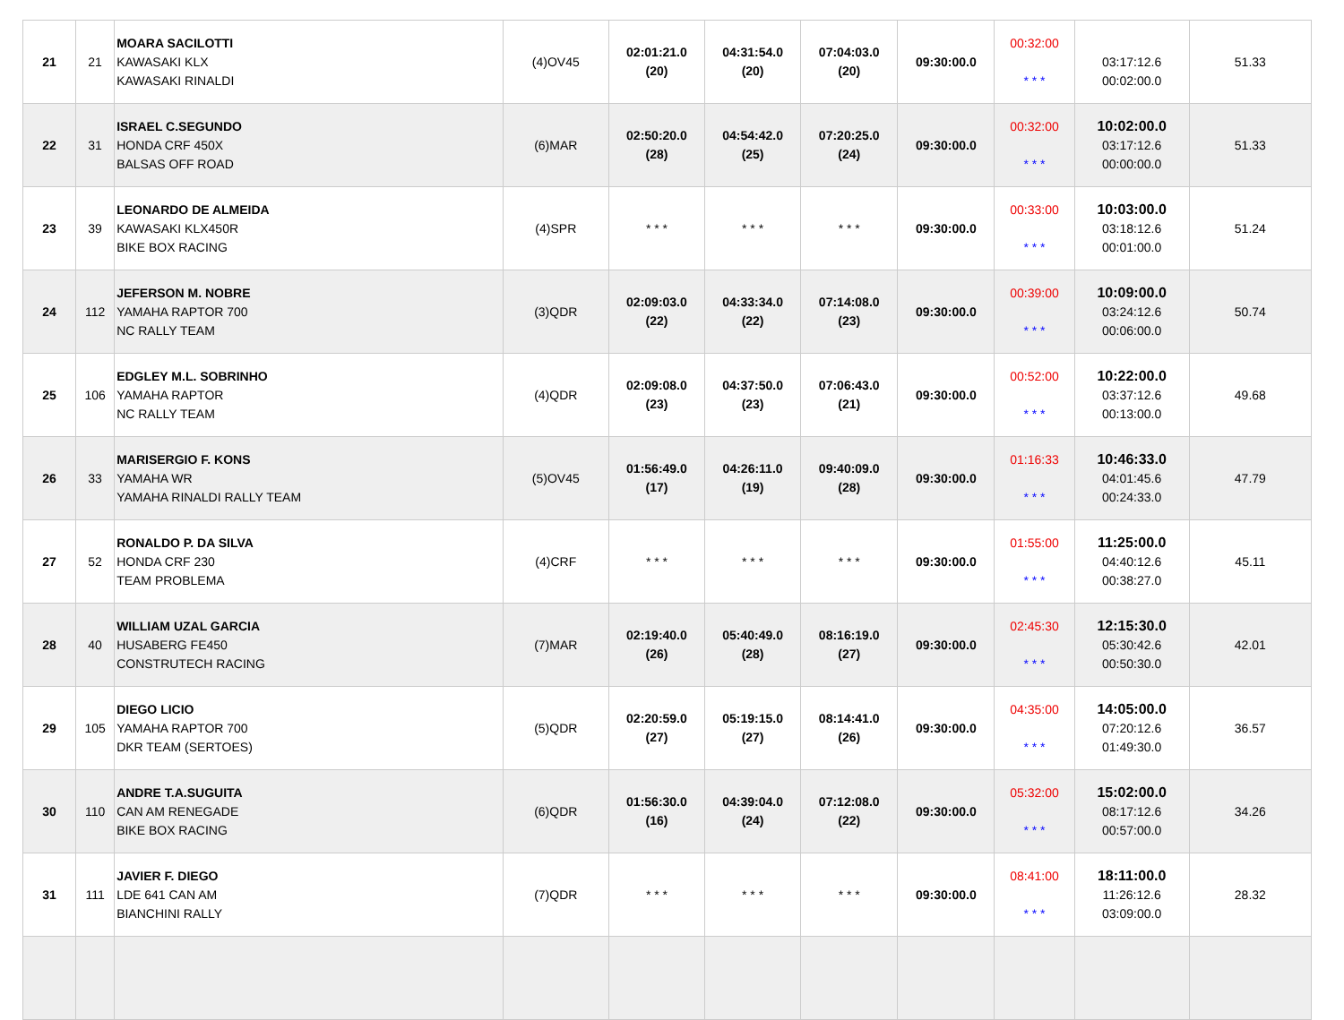| 21 | 21 | MOARA SACILOTTI KAWASAKI KLX KAWASAKI RINALDI | (4)OV45 | 02:01:21.0 (20) | 04:31:54.0 (20) | 07:04:03.0 (20) | 09:30:00.0 | 00:32:00 * * * | 03:17:12.6 00:02:00.0 | 51.33 |
| 22 | 31 | ISRAEL C.SEGUNDO HONDA CRF 450X BALSAS OFF ROAD | (6)MAR | 02:50:20.0 (28) | 04:54:42.0 (25) | 07:20:25.0 (24) | 09:30:00.0 | 00:32:00 * * * | 10:02:00.0 03:17:12.6 00:00:00.0 | 51.33 |
| 23 | 39 | LEONARDO DE ALMEIDA KAWASAKI KLX450R BIKE BOX RACING | (4)SPR | * * * | * * * | * * * | 09:30:00.0 | 00:33:00 * * * | 10:03:00.0 03:18:12.6 00:01:00.0 | 51.24 |
| 24 | 112 | JEFERSON M. NOBRE YAMAHA RAPTOR 700 NC RALLY TEAM | (3)QDR | 02:09:03.0 (22) | 04:33:34.0 (22) | 07:14:08.0 (23) | 09:30:00.0 | 00:39:00 * * * | 10:09:00.0 03:24:12.6 00:06:00.0 | 50.74 |
| 25 | 106 | EDGLEY M.L. SOBRINHO YAMAHA RAPTOR NC RALLY TEAM | (4)QDR | 02:09:08.0 (23) | 04:37:50.0 (23) | 07:06:43.0 (21) | 09:30:00.0 | 00:52:00 * * * | 10:22:00.0 03:37:12.6 00:13:00.0 | 49.68 |
| 26 | 33 | MARISERGIO F. KONS YAMAHA WR YAMAHA RINALDI RALLY TEAM | (5)OV45 | 01:56:49.0 (17) | 04:26:11.0 (19) | 09:40:09.0 (28) | 09:30:00.0 | 01:16:33 * * * | 10:46:33.0 04:01:45.6 00:24:33.0 | 47.79 |
| 27 | 52 | RONALDO P. DA SILVA HONDA CRF 230 TEAM PROBLEMA | (4)CRF | * * * | * * * | * * * | 09:30:00.0 | 01:55:00 * * * | 11:25:00.0 04:40:12.6 00:38:27.0 | 45.11 |
| 28 | 40 | WILLIAM UZAL GARCIA HUSABERG FE450 CONSTRUTECH RACING | (7)MAR | 02:19:40.0 (26) | 05:40:49.0 (28) | 08:16:19.0 (27) | 09:30:00.0 | 02:45:30 * * * | 12:15:30.0 05:30:42.6 00:50:30.0 | 42.01 |
| 29 | 105 | DIEGO LICIO YAMAHA RAPTOR 700 DKR TEAM (SERTOES) | (5)QDR | 02:20:59.0 (27) | 05:19:15.0 (27) | 08:14:41.0 (26) | 09:30:00.0 | 04:35:00 * * * | 14:05:00.0 07:20:12.6 01:49:30.0 | 36.57 |
| 30 | 110 | ANDRE T.A.SUGUITA CAN AM RENEGADE BIKE BOX RACING | (6)QDR | 01:56:30.0 (16) | 04:39:04.0 (24) | 07:12:08.0 (22) | 09:30:00.0 | 05:32:00 * * * | 15:02:00.0 08:17:12.6 00:57:00.0 | 34.26 |
| 31 | 111 | JAVIER F. DIEGO LDE 641 CAN AM BIANCHINI RALLY | (7)QDR | * * * | * * * | * * * | 09:30:00.0 | 08:41:00 * * * | 18:11:00.0 11:26:12.6 03:09:00.0 | 28.32 |